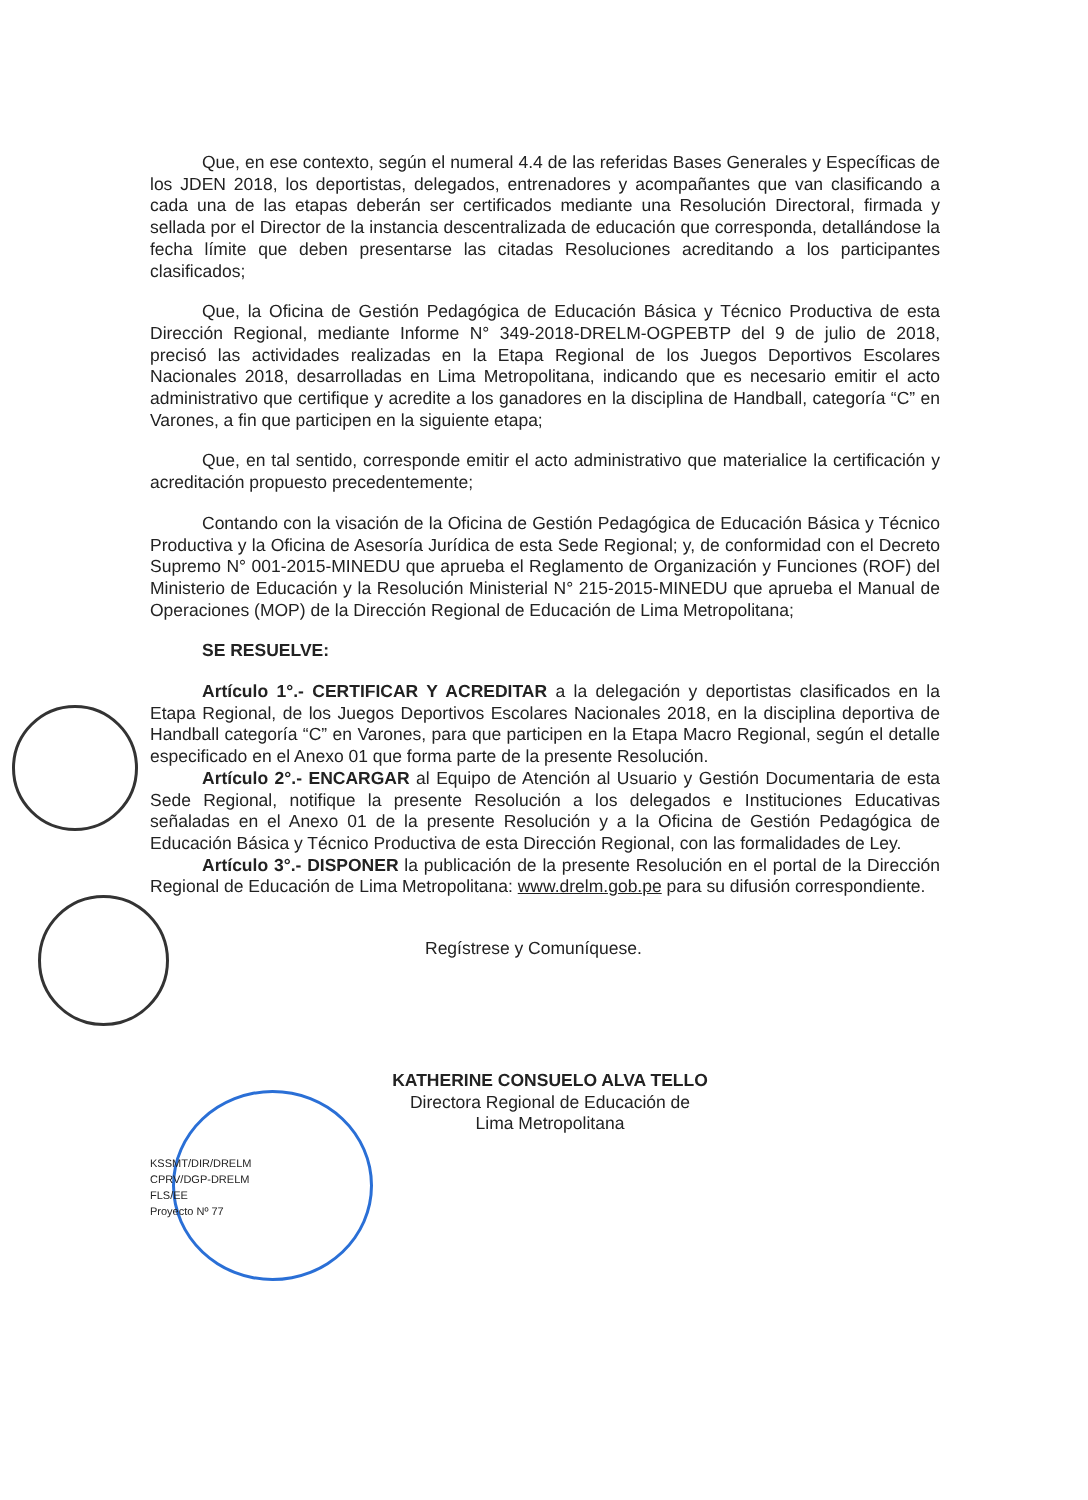Que, en ese contexto, según el numeral 4.4 de las referidas Bases Generales y Específicas de los JDEN 2018, los deportistas, delegados, entrenadores y acompañantes que van clasificando a cada una de las etapas deberán ser certificados mediante una Resolución Directoral, firmada y sellada por el Director de la instancia descentralizada de educación que corresponda, detallándose la fecha límite que deben presentarse las citadas Resoluciones acreditando a los participantes clasificados;
Que, la Oficina de Gestión Pedagógica de Educación Básica y Técnico Productiva de esta Dirección Regional, mediante Informe N° 349-2018-DRELM-OGPEBTP del 9 de julio de 2018, precisó las actividades realizadas en la Etapa Regional de los Juegos Deportivos Escolares Nacionales 2018, desarrolladas en Lima Metropolitana, indicando que es necesario emitir el acto administrativo que certifique y acredite a los ganadores en la disciplina de Handball, categoría “C” en Varones, a fin que participen en la siguiente etapa;
Que, en tal sentido, corresponde emitir el acto administrativo que materialice la certificación y acreditación propuesto precedentemente;
Contando con la visación de la Oficina de Gestión Pedagógica de Educación Básica y Técnico Productiva y la Oficina de Asesoría Jurídica de esta Sede Regional; y, de conformidad con el Decreto Supremo N° 001-2015-MINEDU que aprueba el Reglamento de Organización y Funciones (ROF) del Ministerio de Educación y la Resolución Ministerial N° 215-2015-MINEDU que aprueba el Manual de Operaciones (MOP) de la Dirección Regional de Educación de Lima Metropolitana;
SE RESUELVE:
Artículo 1°.- CERTIFICAR Y ACREDITAR a la delegación y deportistas clasificados en la Etapa Regional, de los Juegos Deportivos Escolares Nacionales 2018, en la disciplina deportiva de Handball categoría “C” en Varones, para que participen en la Etapa Macro Regional, según el detalle especificado en el Anexo 01 que forma parte de la presente Resolución.
Artículo 2°.- ENCARGAR al Equipo de Atención al Usuario y Gestión Documentaria de esta Sede Regional, notifique la presente Resolución a los delegados e Instituciones Educativas señaladas en el Anexo 01 de la presente Resolución y a la Oficina de Gestión Pedagógica de Educación Básica y Técnico Productiva de esta Dirección Regional, con las formalidades de Ley.
Artículo 3°.- DISPONER la publicación de la presente Resolución en el portal de la Dirección Regional de Educación de Lima Metropolitana: www.drelm.gob.pe para su difusión correspondiente.
Regístrese y Comuníquese.
KATHERINE CONSUELO ALVA TELLO
Directora Regional de Educación de
Lima Metropolitana
KSSMT/DIR/DRELM
CPRV/DGP-DRELM
FLS/EE
Proyecto Nº 77